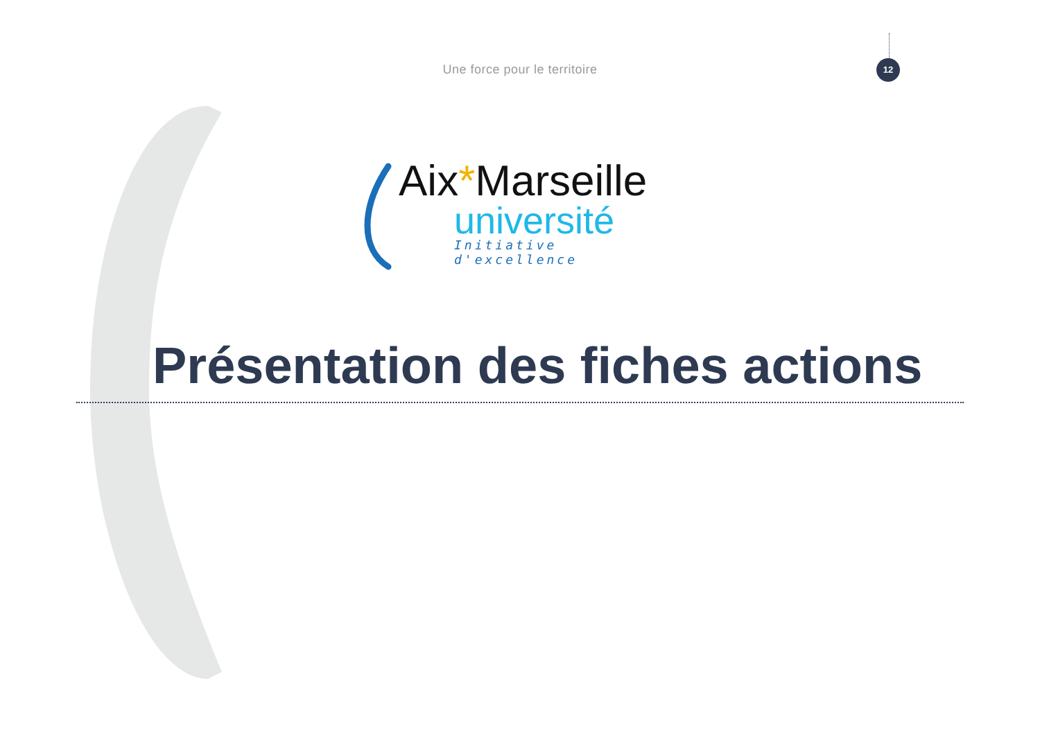Une force pour le territoire
12
Aix*Marseille
université
Initiative d'excellence
Présentation des fiches actions